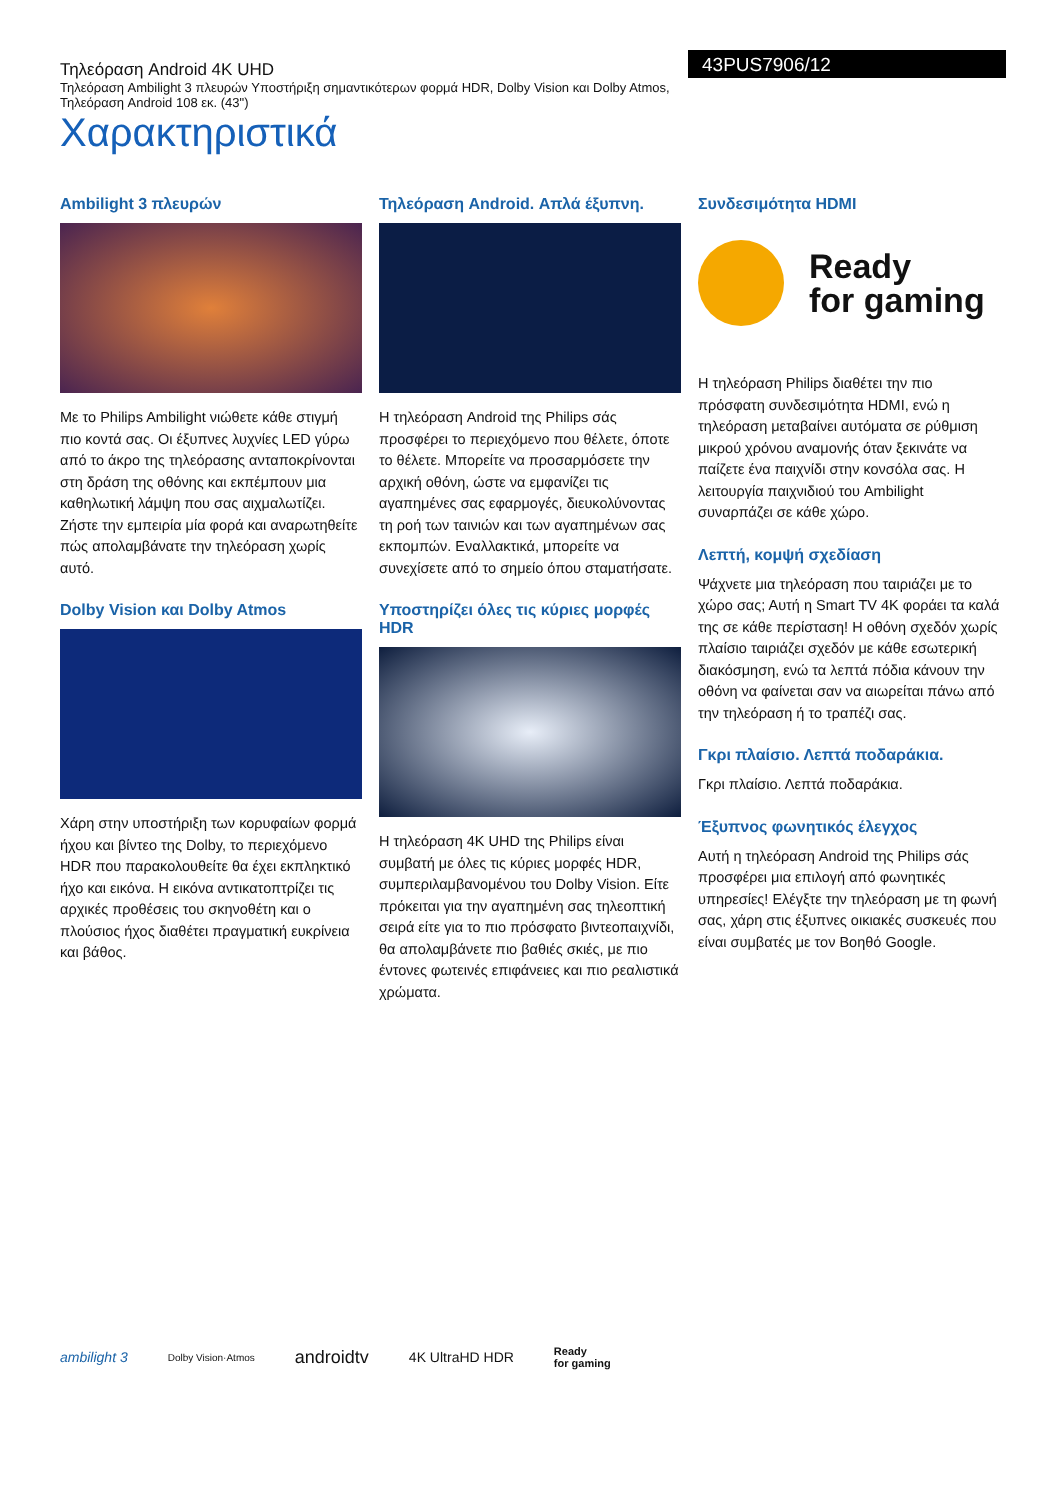Τηλεόραση Android 4K UHD
Τηλεόραση Ambilight 3 πλευρών Υποστήριξη σημαντικότερων φορμά HDR, Dolby Vision και Dolby Atmos, Τηλεόραση Android 108 εκ. (43")
43PUS7906/12
Χαρακτηριστικά
Ambilight 3 πλευρών
Με το Philips Ambilight νιώθετε κάθε στιγμή πιο κοντά σας. Οι έξυπνες λυχνίες LED γύρω από το άκρο της τηλεόρασης ανταποκρίνονται στη δράση της οθόνης και εκπέμπουν μια καθηλωτική λάμψη που σας αιχμαλωτίζει. Ζήστε την εμπειρία μία φορά και αναρωτηθείτε πώς απολαμβάνατε την τηλεόραση χωρίς αυτό.
Dolby Vision και Dolby Atmos
Χάρη στην υποστήριξη των κορυφαίων φορμά ήχου και βίντεο της Dolby, το περιεχόμενο HDR που παρακολουθείτε θα έχει εκπληκτικό ήχο και εικόνα. Η εικόνα αντικατοπτρίζει τις αρχικές προθέσεις του σκηνοθέτη και ο πλούσιος ήχος διαθέτει πραγματική ευκρίνεια και βάθος.
Τηλεόραση Android. Απλά έξυπνη.
Η τηλεόραση Android της Philips σάς προσφέρει το περιεχόμενο που θέλετε, όποτε το θέλετε. Μπορείτε να προσαρμόσετε την αρχική οθόνη, ώστε να εμφανίζει τις αγαπημένες σας εφαρμογές, διευκολύνοντας τη ροή των ταινιών και των αγαπημένων σας εκπομπών. Εναλλακτικά, μπορείτε να συνεχίσετε από το σημείο όπου σταματήσατε.
Υποστηρίζει όλες τις κύριες μορφές HDR
Η τηλεόραση 4K UHD της Philips είναι συμβατή με όλες τις κύριες μορφές HDR, συμπεριλαμβανομένου του Dolby Vision. Είτε πρόκειται για την αγαπημένη σας τηλεοπτική σειρά είτε για το πιο πρόσφατο βιντεοπαιχνίδι, θα απολαμβάνετε πιο βαθιές σκιές, με πιο έντονες φωτεινές επιφάνειες και πιο ρεαλιστικά χρώματα.
Συνδεσιμότητα HDMI
Ready
for gaming
Η τηλεόραση Philips διαθέτει την πιο πρόσφατη συνδεσιμότητα HDMI, ενώ η τηλεόραση μεταβαίνει αυτόματα σε ρύθμιση μικρού χρόνου αναμονής όταν ξεκινάτε να παίζετε ένα παιχνίδι στην κονσόλα σας. Η λειτουργία παιχνιδιού του Ambilight συναρπάζει σε κάθε χώρο.
Λεπτή, κομψή σχεδίαση
Ψάχνετε μια τηλεόραση που ταιριάζει με το χώρο σας; Αυτή η Smart TV 4K φοράει τα καλά της σε κάθε περίσταση! Η οθόνη σχεδόν χωρίς πλαίσιο ταιριάζει σχεδόν με κάθε εσωτερική διακόσμηση, ενώ τα λεπτά πόδια κάνουν την οθόνη να φαίνεται σαν να αιωρείται πάνω από την τηλεόραση ή το τραπέζι σας.
Γκρι πλαίσιο. Λεπτά ποδαράκια.
Γκρι πλαίσιο. Λεπτά ποδαράκια.
Έξυπνος φωνητικός έλεγχος
Αυτή η τηλεόραση Android της Philips σάς προσφέρει μια επιλογή από φωνητικές υπηρεσίες! Ελέγξτε την τηλεόραση με τη φωνή σας, χάρη στις έξυπνες οικιακές συσκευές που είναι συμβατές με τον Βοηθό Google.
ambilight 3 Dolby Vision·Atmos androidtv 4K UltraHD HDR Ready
for gaming